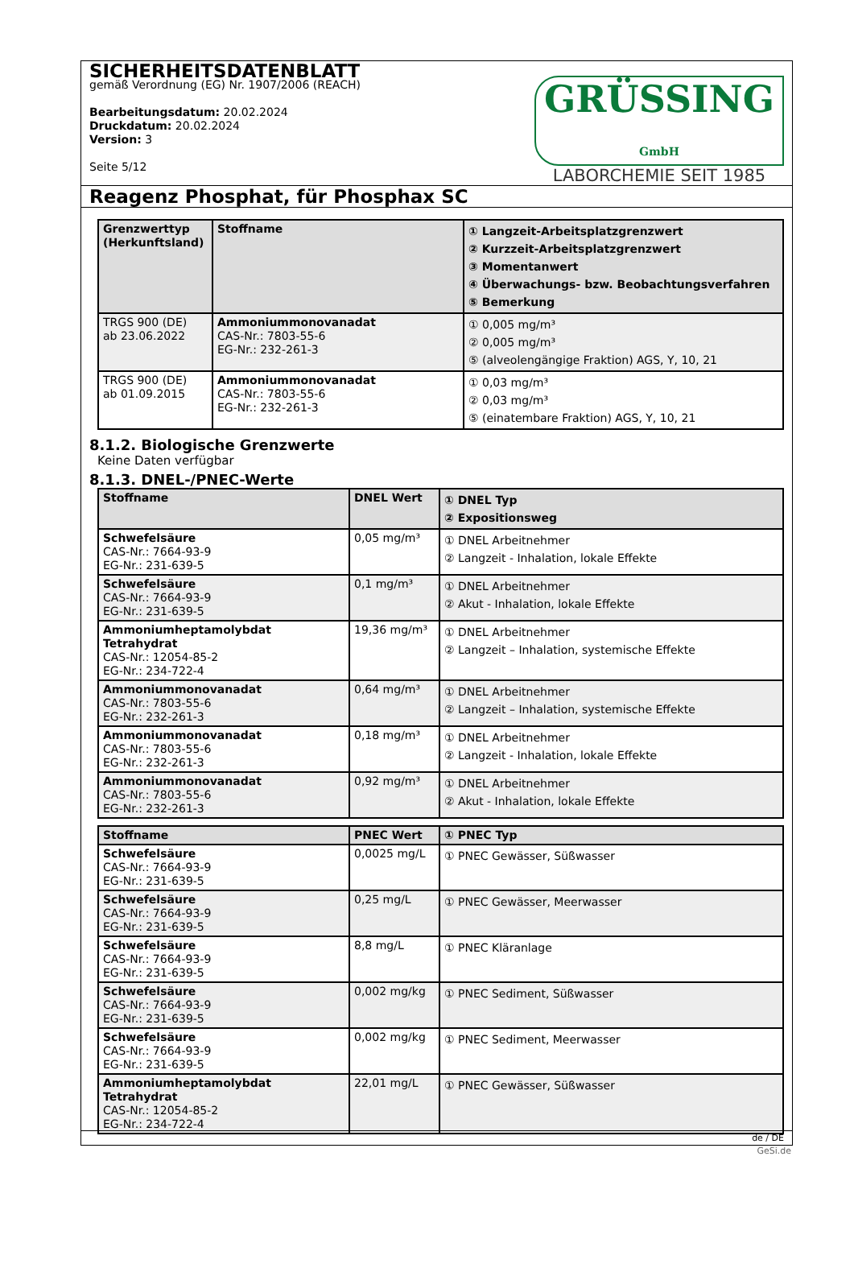SICHERHEITSDATENBLATT
gemäß Verordnung (EG) Nr. 1907/2006 (REACH)
Bearbeitungsdatum: 20.02.2024
Druckdatum: 20.02.2024
Version: 3
Seite 5/12
GRÜSSING GmbH
LABORCHEMIE SEIT 1985
Reagenz Phosphat, für Phosphax SC
| Grenzwerttyp (Herkunftsland) | Stoffname | ① Langzeit-Arbeitsplatzgrenzwert ② Kurzzeit-Arbeitsplatzgrenzwert ③ Momentanwert ④ Überwachungs- bzw. Beobachtungsverfahren ⑤ Bemerkung |
| --- | --- | --- |
| TRGS 900 (DE) ab 23.06.2022 | Ammoniummonovanadat CAS-Nr.: 7803-55-6 EG-Nr.: 232-261-3 | ① 0,005 mg/m³ ② 0,005 mg/m³ ⑤ (alveolengängige Fraktion) AGS, Y, 10, 21 |
| TRGS 900 (DE) ab 01.09.2015 | Ammoniummonovanadat CAS-Nr.: 7803-55-6 EG-Nr.: 232-261-3 | ① 0,03 mg/m³ ② 0,03 mg/m³ ⑤ (einatembare Fraktion) AGS, Y, 10, 21 |
8.1.2. Biologische Grenzwerte
Keine Daten verfügbar
8.1.3. DNEL-/PNEC-Werte
| Stoffname | DNEL Wert | ① DNEL Typ ② Expositionsweg |
| --- | --- | --- |
| Schwefelsäure CAS-Nr.: 7664-93-9 EG-Nr.: 231-639-5 | 0,05 mg/m³ | ① DNEL Arbeitnehmer ② Langzeit - Inhalation, lokale Effekte |
| Schwefelsäure CAS-Nr.: 7664-93-9 EG-Nr.: 231-639-5 | 0,1 mg/m³ | ① DNEL Arbeitnehmer ② Akut - Inhalation, lokale Effekte |
| Ammoniumheptamolybdat Tetrahydrat CAS-Nr.: 12054-85-2 EG-Nr.: 234-722-4 | 19,36 mg/m³ | ① DNEL Arbeitnehmer ② Langzeit – Inhalation, systemische Effekte |
| Ammoniummonovanadat CAS-Nr.: 7803-55-6 EG-Nr.: 232-261-3 | 0,64 mg/m³ | ① DNEL Arbeitnehmer ② Langzeit – Inhalation, systemische Effekte |
| Ammoniummonovanadat CAS-Nr.: 7803-55-6 EG-Nr.: 232-261-3 | 0,18 mg/m³ | ① DNEL Arbeitnehmer ② Langzeit - Inhalation, lokale Effekte |
| Ammoniummonovanadat CAS-Nr.: 7803-55-6 EG-Nr.: 232-261-3 | 0,92 mg/m³ | ① DNEL Arbeitnehmer ② Akut - Inhalation, lokale Effekte |
| Stoffname | PNEC Wert | ① PNEC Typ |
| --- | --- | --- |
| Schwefelsäure CAS-Nr.: 7664-93-9 EG-Nr.: 231-639-5 | 0,0025 mg/L | ① PNEC Gewässer, Süßwasser |
| Schwefelsäure CAS-Nr.: 7664-93-9 EG-Nr.: 231-639-5 | 0,25 mg/L | ① PNEC Gewässer, Meerwasser |
| Schwefelsäure CAS-Nr.: 7664-93-9 EG-Nr.: 231-639-5 | 8,8 mg/L | ① PNEC Kläranlage |
| Schwefelsäure CAS-Nr.: 7664-93-9 EG-Nr.: 231-639-5 | 0,002 mg/kg | ① PNEC Sediment, Süßwasser |
| Schwefelsäure CAS-Nr.: 7664-93-9 EG-Nr.: 231-639-5 | 0,002 mg/kg | ① PNEC Sediment, Meerwasser |
| Ammoniumheptamolybdat Tetrahydrat CAS-Nr.: 12054-85-2 EG-Nr.: 234-722-4 | 22,01 mg/L | ① PNEC Gewässer, Süßwasser |
de / DE
GeSi.de